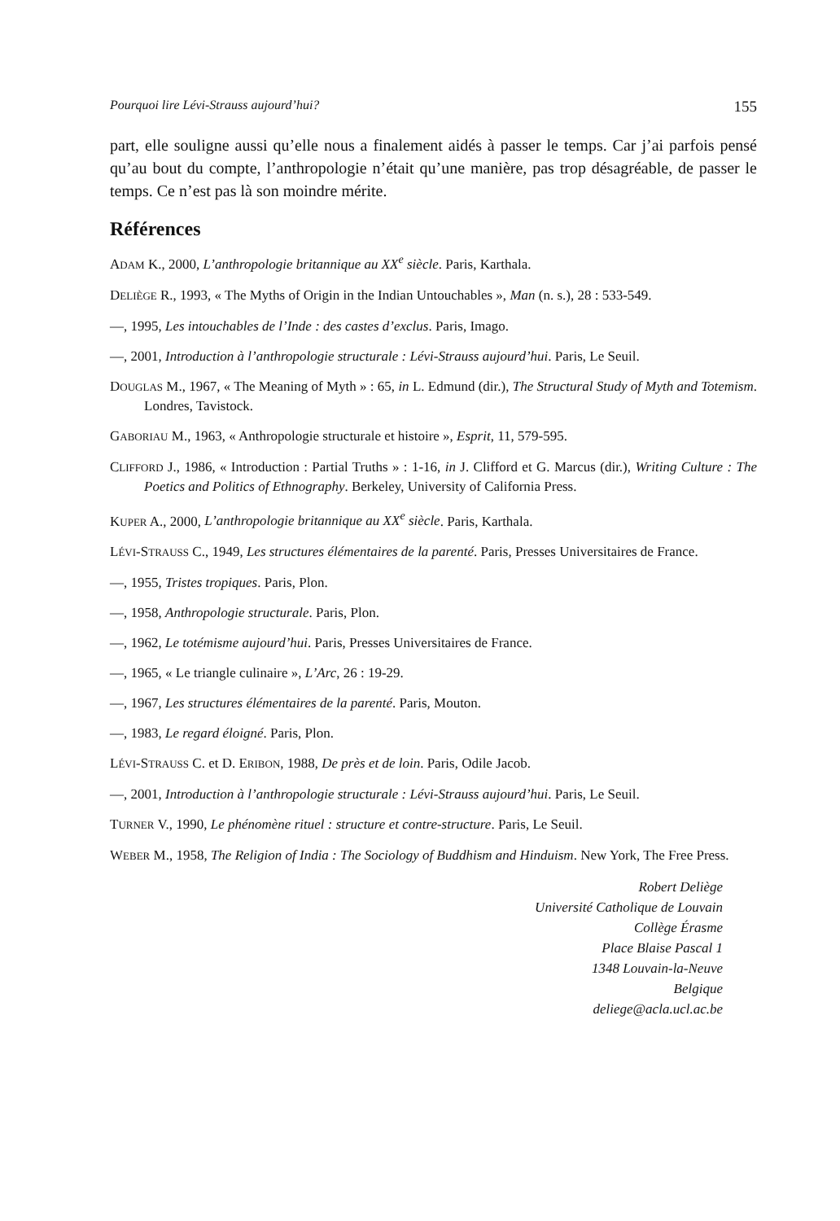Pourquoi lire Lévi-Strauss aujourd’hui? 155
part, elle souligne aussi qu’elle nous a finalement aidés à passer le temps. Car j’ai parfois pensé qu’au bout du compte, l’anthropologie n’était qu’une manière, pas trop désagréable, de passer le temps. Ce n’est pas là son moindre mérite.
Références
ADAM K., 2000, L’anthropologie britannique au XX<sup>e</sup> siècle. Paris, Karthala.
DELIÈGE R., 1993, « The Myths of Origin in the Indian Untouchables », Man (n. s.), 28 : 533-549.
—, 1995, Les intouchables de l’Inde : des castes d’exclus. Paris, Imago.
—, 2001, Introduction à l’anthropologie structurale : Lévi-Strauss aujourd’hui. Paris, Le Seuil.
DOUGLAS M., 1967, « The Meaning of Myth » : 65, in L. Edmund (dir.), The Structural Study of Myth and Totemism. Londres, Tavistock.
GABORIAU M., 1963, « Anthropologie structurale et histoire », Esprit, 11, 579-595.
CLIFFORD J., 1986, « Introduction : Partial Truths » : 1-16, in J. Clifford et G. Marcus (dir.), Writing Culture : The Poetics and Politics of Ethnography. Berkeley, University of California Press.
KUPER A., 2000, L’anthropologie britannique au XX<sup>e</sup> siècle. Paris, Karthala.
LÉVI-STRAUSS C., 1949, Les structures élémentaires de la parenté. Paris, Presses Universitaires de France.
—, 1955, Tristes tropiques. Paris, Plon.
—, 1958, Anthropologie structurale. Paris, Plon.
—, 1962, Le totémisme aujourd’hui. Paris, Presses Universitaires de France.
—, 1965, « Le triangle culinaire », L’Arc, 26 : 19-29.
—, 1967, Les structures élémentaires de la parenté. Paris, Mouton.
—, 1983, Le regard éloigné. Paris, Plon.
LÉVI-STRAUSS C. et D. ERIBON, 1988, De près et de loin. Paris, Odile Jacob.
—, 2001, Introduction à l’anthropologie structurale : Lévi-Strauss aujourd’hui. Paris, Le Seuil.
TURNER V., 1990, Le phénomène rituel : structure et contre-structure. Paris, Le Seuil.
WEBER M., 1958, The Religion of India : The Sociology of Buddhism and Hinduism. New York, The Free Press.
Robert Deliège
Université Catholique de Louvain
Collège Érasme
Place Blaise Pascal 1
1348 Louvain-la-Neuve
Belgique
deliege@acla.ucl.ac.be